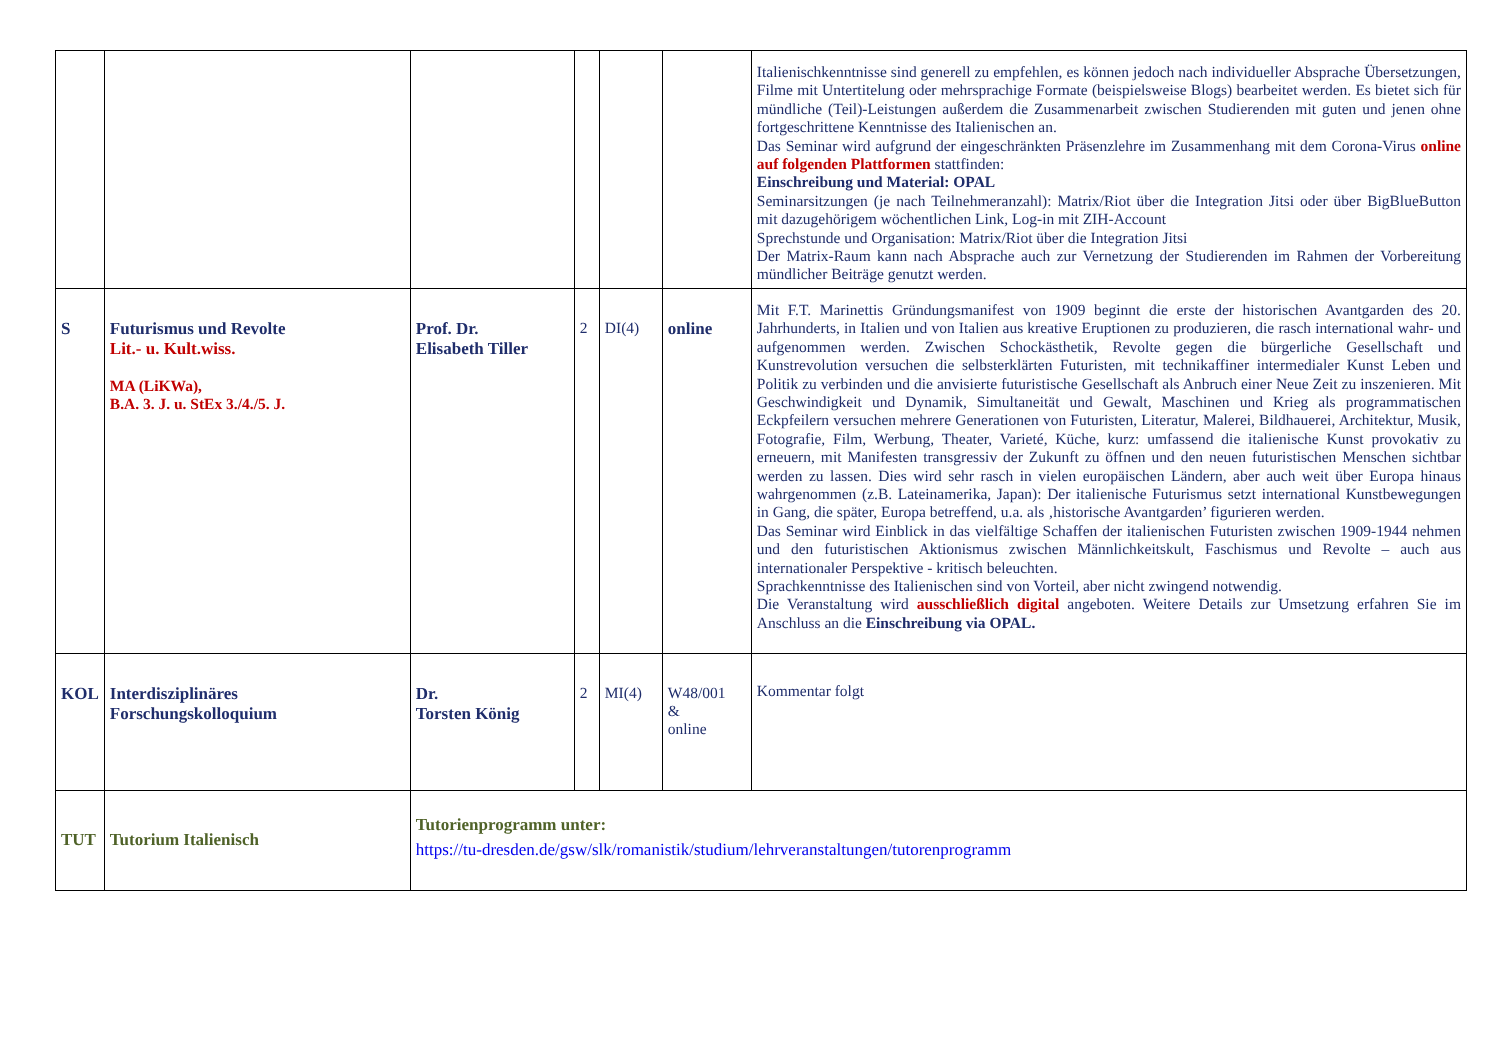| | | | | | | Italienischkenntnisse sind generell zu empfehlen, es können jedoch nach individueller Absprache Übersetzungen, Filme mit Untertitelung oder mehrsprachige Formate (beispielsweise Blogs) bearbeitet werden. Es bietet sich für mündliche (Teil)-Leistungen außerdem die Zusammenarbeit zwischen Studierenden mit guten und jenen ohne fortgeschrittene Kenntnisse des Italienischen an. Das Seminar wird aufgrund der eingeschränkten Präsenzlehre im Zusammenhang mit dem Corona-Virus online auf folgenden Plattformen stattfinden: Einschreibung und Material: OPAL Seminarsitzungen (je nach Teilnehmeranzahl): Matrix/Riot über die Integration Jitsi oder über BigBlueButton mit dazugehörigem wöchentlichen Link, Log-in mit ZIH-Account Sprechstunde und Organisation: Matrix/Riot über die Integration Jitsi Der Matrix-Raum kann nach Absprache auch zur Vernetzung der Studierenden im Rahmen der Vorbereitung mündlicher Beiträge genutzt werden. |
| S | Futurismus und Revolte Lit.- u. Kult.wiss. MA (LiKWa), B.A. 3. J. u. StEx 3./4./5. J. | Prof. Dr. Elisabeth Tiller | 2 | DI(4) | online | Mit F.T. Marinettis Gründungsmanifest von 1909 beginnt die erste der historischen Avantgarden des 20. Jahrhunderts, in Italien und von Italien aus kreative Eruptionen zu produzieren, die rasch international wahr- und aufgenommen werden. Zwischen Schockästhetik, Revolte gegen die bürgerliche Gesellschaft und Kunstrevolution versuchen die selbsterklärten Futuristen, mit technikaffiner intermedialer Kunst Leben und Politik zu verbinden und die anvisierte futuristische Gesellschaft als Anbruch einer Neue Zeit zu inszenieren. Mit Geschwindigkeit und Dynamik, Simultaneität und Gewalt, Maschinen und Krieg als programmatischen Eckpfeilern versuchen mehrere Generationen von Futuristen, Literatur, Malerei, Bildhauerei, Architektur, Musik, Fotografie, Film, Werbung, Theater, Varieté, Küche, kurz: umfassend die italienische Kunst provokativ zu erneuern, mit Manifesten transgressiv der Zukunft zu öffnen und den neuen futuristischen Menschen sichtbar werden zu lassen. Dies wird sehr rasch in vielen europäischen Ländern, aber auch weit über Europa hinaus wahrgenommen (z.B. Lateinamerika, Japan): Der italienische Futurismus setzt international Kunstbewegungen in Gang, die später, Europa betreffend, u.a. als ‚historische Avantgarden’ figurieren werden. Das Seminar wird Einblick in das vielfältige Schaffen der italienischen Futuristen zwischen 1909-1944 nehmen und den futuristischen Aktionismus zwischen Männlichkeitskult, Faschismus und Revolte – auch aus internationaler Perspektive - kritisch beleuchten. Sprachkenntnisse des Italienischen sind von Vorteil, aber nicht zwingend notwendig. Die Veranstaltung wird ausschließlich digital angeboten. Weitere Details zur Umsetzung erfahren Sie im Anschluss an die Einschreibung via OPAL. |
| KOL | Interdisziplinäres Forschungskolloquium | Dr. Torsten König | 2 | MI(4) | W48/001 & online | Kommentar folgt |
| TUT | Tutorium Italienisch | Tutorienprogramm unter: https://tu-dresden.de/gsw/slk/romanistik/studium/lehrveranstaltungen/tutorenprogramm | | | | |